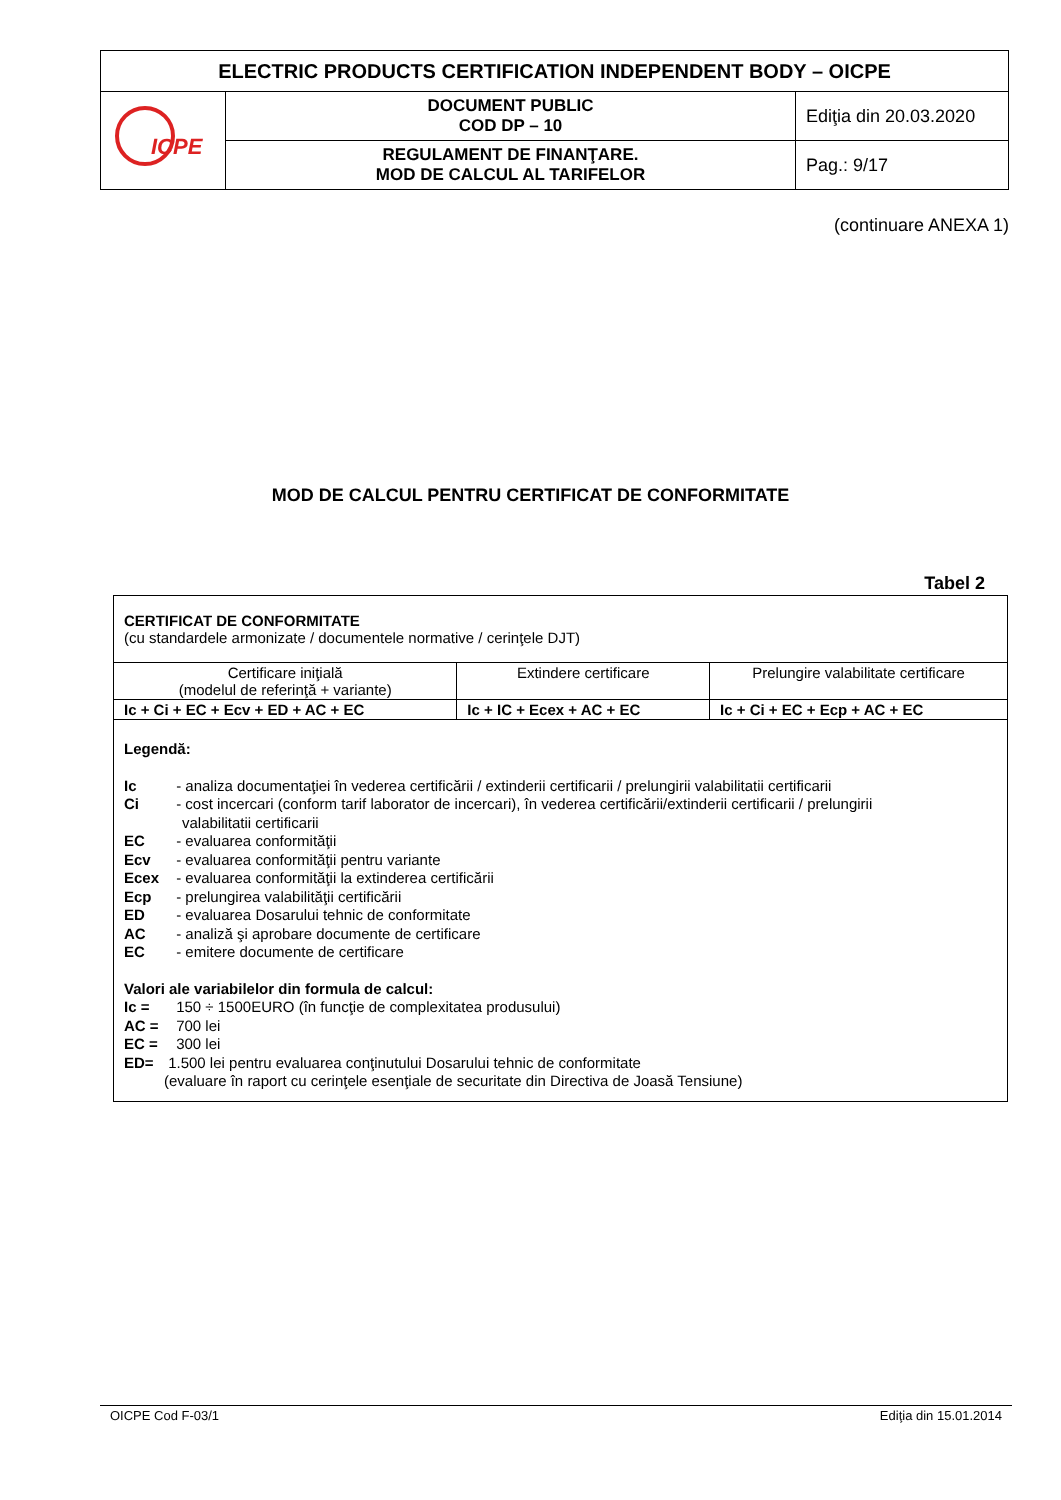| ELECTRIC PRODUCTS CERTIFICATION INDEPENDENT BODY – OICPE | | |
| ICPE | DOCUMENT PUBLIC COD DP – 10 | Ediţia din 20.03.2020 |
| | REGULAMENT DE FINANŢARE. MOD DE CALCUL AL TARIFELOR | Pag.: 9/17 |
(continuare ANEXA 1)
MOD DE CALCUL PENTRU CERTIFICAT DE CONFORMITATE
Tabel 2
CERTIFICAT DE CONFORMITATE
(cu standardele armonizate / documentele normative / cerinţele DJT)
| Certificare iniţială (modelul de referinţă + variante) | Extindere certificare | Prelungire valabilitate certificare |
| Ic + Ci + EC + Ecv + ED + AC + EC | Ic + IC + Ecex + AC + EC | Ic + Ci + EC + Ecp + AC + EC |
Legendă:
Ic - analiza documentaţiei în vederea certificării / extinderii certificarii / prelungirii valabilitatii certificarii
Ci - cost incercari (conform tarif laborator de incercari), în vederea certificării/extinderii certificarii / prelungirii
valabilitatii certificarii
EC - evaluarea conformităţii
Ecv - evaluarea conformităţii pentru variante
Ecex - evaluarea conformităţii la extinderea certificării
Ecp - prelungirea valabilităţii certificării
ED - evaluarea Dosarului tehnic de conformitate
AC - analiză şi aprobare documente de certificare
EC - emitere documente de certificare
Valori ale variabilelor din formula de calcul:
Ic = 150 ÷ 1500EURO (în funcţie de complexitatea produsului)
AC = 700 lei
EC = 300 lei
ED= 1.500 lei pentru evaluarea conţinutului Dosarului tehnic de conformitate
(evaluare în raport cu cerinţele esenţiale de securitate din Directiva de Joasă Tensiune)
OICPE Cod F-03/1 Ediţia din 15.01.2014